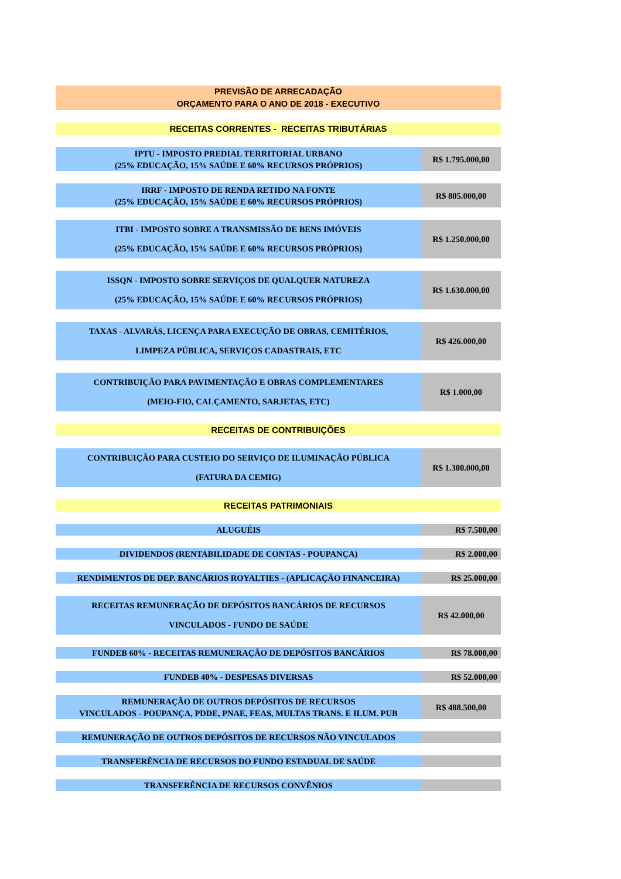| PREVISÃO DE ARRECADAÇÃO ORÇAMENTO PARA O ANO DE 2018 - EXECUTIVO | |
| RECEITAS CORRENTES - RECEITAS TRIBUTÁRIAS | |
| IPTU - IMPOSTO PREDIAL TERRITORIAL URBANO (25% EDUCAÇÃO, 15% SAÚDE E 60% RECURSOS PRÓPRIOS) | R$ 1.795.000,00 |
| IRRF - IMPOSTO DE RENDA RETIDO NA FONTE (25% EDUCAÇÃO, 15% SAÚDE E 60% RECURSOS PRÓPRIOS) | R$ 805.000,00 |
| ITBI - IMPOSTO SOBRE A TRANSMISSÃO DE BENS IMÓVEIS (25% EDUCAÇÃO, 15% SAÚDE E 60% RECURSOS PRÓPRIOS) | R$ 1.250.000,00 |
| ISSQN - IMPOSTO SOBRE SERVIÇOS DE QUALQUER NATUREZA (25% EDUCAÇÃO, 15% SAÚDE E 60% RECURSOS PRÓPRIOS) | R$ 1.630.000,00 |
| TAXAS - ALVARÁS, LICENÇA PARA EXECUÇÃO DE OBRAS, CEMITÉRIOS, LIMPEZA PÚBLICA, SERVIÇOS CADASTRAIS, ETC | R$ 426.000,00 |
| CONTRIBUIÇÃO PARA PAVIMENTAÇÃO E OBRAS COMPLEMENTARES (MEIO-FIO, CALÇAMENTO, SARJETAS, ETC) | R$ 1.000,00 |
| RECEITAS DE CONTRIBUIÇÕES | |
| CONTRIBUIÇÃO PARA CUSTEIO DO SERVIÇO DE ILUMINAÇÃO PÚBLICA (FATURA DA CEMIG) | R$ 1.300.000,00 |
| RECEITAS PATRIMONIAIS | |
| ALUGUÉIS | R$ 7.500,00 |
| DIVIDENDOS (RENTABILIDADE DE CONTAS - POUPANÇA) | R$ 2.000,00 |
| RENDIMENTOS DE DEP. BANCÁRIOS ROYALTIES - (APLICAÇÃO FINANCEIRA) | R$ 25.000,00 |
| RECEITAS REMUNERAÇÃO DE DEPÓSITOS BANCÁRIOS DE RECURSOS VINCULADOS - FUNDO DE SAÚDE | R$ 42.000,00 |
| FUNDEB 60% - RECEITAS REMUNERAÇÃO DE DEPÓSITOS BANCÁRIOS | R$ 78.000,00 |
| FUNDEB 40% - DESPESAS DIVERSAS | R$ 52.000,00 |
| REMUNERAÇÃO DE OUTROS DEPÓSITOS DE RECURSOS VINCULADOS - POUPANÇA, PDDE, PNAE, FEAS, MULTAS TRANS. E ILUM. PUB | R$ 488.500,00 |
| REMUNERAÇÃO DE OUTROS DEPÓSITOS DE RECURSOS NÃO VINCULADOS | |
| TRANSFERÊNCIA DE RECURSOS DO FUNDO ESTADUAL DE SAÚDE | |
| TRANSFERÊNCIA DE RECURSOS CONVÊNIOS | |